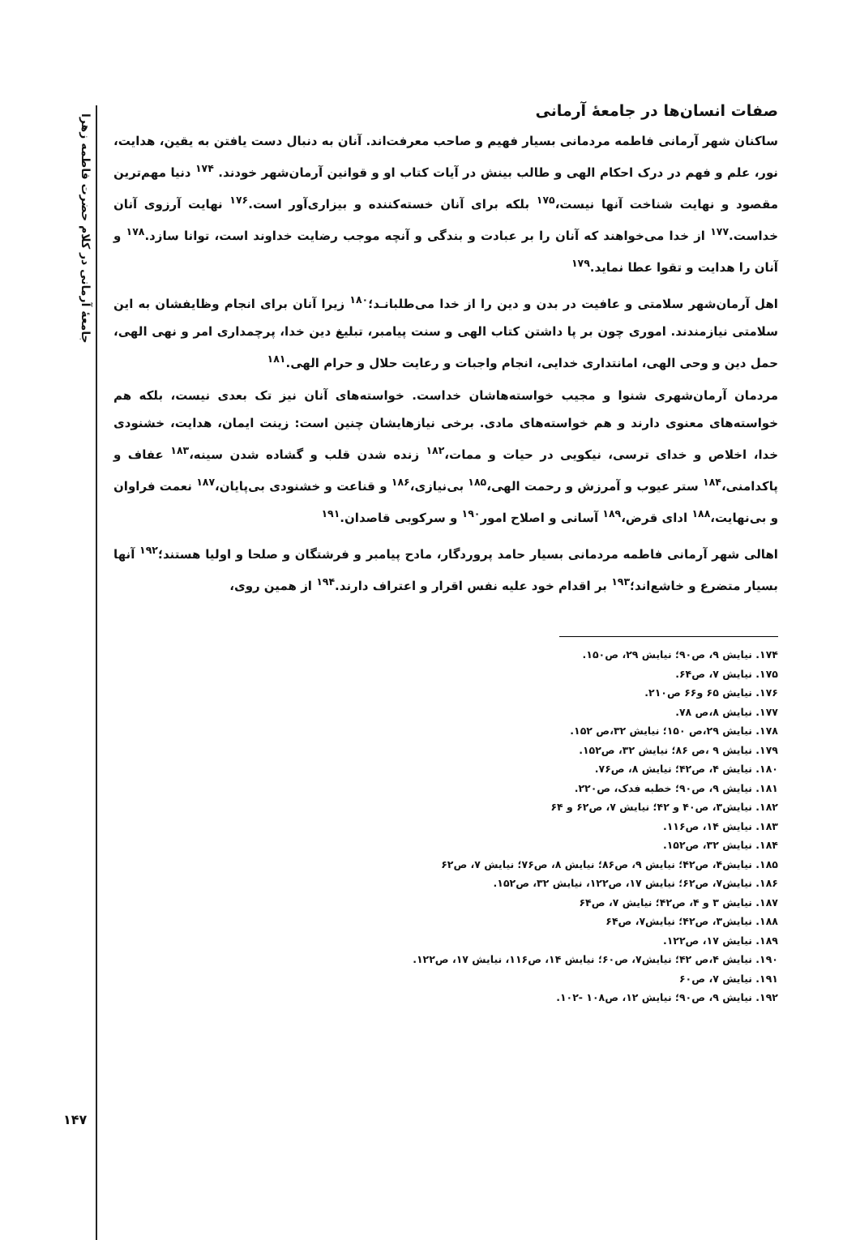جامعهٔ آرمانی در کلام حضرت فاطمه زهرا
۱۴۷
صفات انسان‌ها در جامعهٔ آرمانی
ساکنان شهر آرمانی فاطمه مردمانی بسیار فهیم و صاحب معرفت‌اند. آنان به دنبال دست یافتن به یقین، هدایت، نور، علم و فهم در درک احکام الهی و طالب بینش در آیات کتاب او و قوانین آرمان‌شهر خودند. <sup>۱۷۴</sup> دنیا مهم‌ترین مقصود و نهایت شناخت آنها نیست،<sup>۱۷۵</sup> بلکه برای آنان خسته‌کننده و بیزاری‌آور است.<sup>۱۷۶</sup> نهایت آرزوی آنان خداست.<sup>۱۷۷</sup> از خدا می‌خواهند که آنان را بر عبادت و بندگی و آنچه موجب رضایت خداوند است، توانا سازد.<sup>۱۷۸</sup> و آنان را هدایت و تقوا عطا نماید.<sup>۱۷۹</sup>
اهل آرمان‌شهر سلامتی و عافیت در بدن و دین را از خدا می‌طلبانـد؛<sup>۱۸۰</sup> زیرا آنان برای انجام وظایفشان به این سلامتی نیازمندند. اموری چون بر پا داشتن کتاب الهی و سنت پیامبر، تبلیغ دین خدا، پرچمداری امر و نهی الهی، حمل دین و وحی الهی، امانتداری خدایی، انجام واجبات و رعایت حلال و حرام الهی.<sup>۱۸۱</sup>
مردمان آرمان‌شهری شنوا و مجیب خواسته‌هاشان خداست. خواسته‌های آنان نیز تک بعدی نیست، بلکه هم خواسته‌های معنوی دارند و هم خواسته‌های مادی. برخی نیازهایشان چنین است: زینت ایمان، هدایت، خشنودی خدا، اخلاص و خدای ترسی، نیکویی در حیات و ممات،<sup>۱۸۲</sup> زنده شدن قلب و گشاده شدن سینه،<sup>۱۸۳</sup> عفاف و پاکدامنی،<sup>۱۸۴</sup> ستر عیوب و آمرزش و رحمت الهی،<sup>۱۸۵</sup> بی‌نیازی،<sup>۱۸۶</sup> و قناعت و خشنودی بی‌پایان،<sup>۱۸۷</sup> نعمت فراوان و بی‌نهایت،<sup>۱۸۸</sup> ادای قرض،<sup>۱۸۹</sup> آسانی و اصلاح امور<sup>۱۹۰</sup> و سرکوبی قاصدان.<sup>۱۹۱</sup>
اهالی شهر آرمانی فاطمه مردمانی بسیار حامد پروردگار، مادح پیامبر و فرشتگان و صلحا و اولیا هستند؛<sup>۱۹۲</sup> آنها بسیار متضرع و خاشع‌اند؛<sup>۱۹۳</sup> بر اقدام خود علیه نفس اقرار و اعتراف دارند.<sup>۱۹۴</sup> از همین روی،
۱۷۴. نیایش ۹، ص۹۰؛ نیایش ۲۹، ص۱۵۰.
۱۷۵. نیایش ۷، ص۶۴.
۱۷۶. نیایش ۶۵ و۶۶ ص۲۱۰.
۱۷۷. نیایش ۸،ص ۷۸.
۱۷۸. نیایش ۲۹،ص ۱۵۰؛ نیایش ۳۲،ص ۱۵۲.
۱۷۹. نیایش ۹ ،ص ۸۶؛ نیایش ۳۲، ص۱۵۲.
۱۸۰. نیایش ۴، ص۴۲؛ نیایش ۸، ص۷۶.
۱۸۱. نیایش ۹، ص۹۰؛ خطبه فدک، ص۲۲۰.
۱۸۲. نیایش۳، ص۴۰ و ۴۲؛ نیایش ۷، ص۶۲ و ۶۴
۱۸۳. نیایش ۱۴، ص۱۱۶.
۱۸۴. نیایش ۳۲، ص۱۵۲.
۱۸۵. نیایش۴، ص۴۲؛ نیایش ۹، ص۸۶؛ نیایش ۸، ص۷۶؛ نیایش ۷، ص۶۲
۱۸۶. نیایش۷، ص۶۲؛ نیایش ۱۷، ص۱۲۲، نیایش ۳۲، ص۱۵۲.
۱۸۷. نیایش ۳ و ۴، ص۴۲؛ نیایش ۷، ص۶۴
۱۸۸. نیایش۳، ص۴۲؛ نیایش۷، ص۶۴
۱۸۹. نیایش ۱۷، ص۱۲۲.
۱۹۰. نیایش ۴،ص ۴۲؛ نیایش۷، ص۶۰؛ نیایش ۱۴، ص۱۱۶، نیایش ۱۷، ص۱۲۲.
۱۹۱. نیایش ۷، ص۶۰
۱۹۲. نیایش ۹، ص۹۰؛ نیایش ۱۲، ص۱۰۸ -۱۰۲.